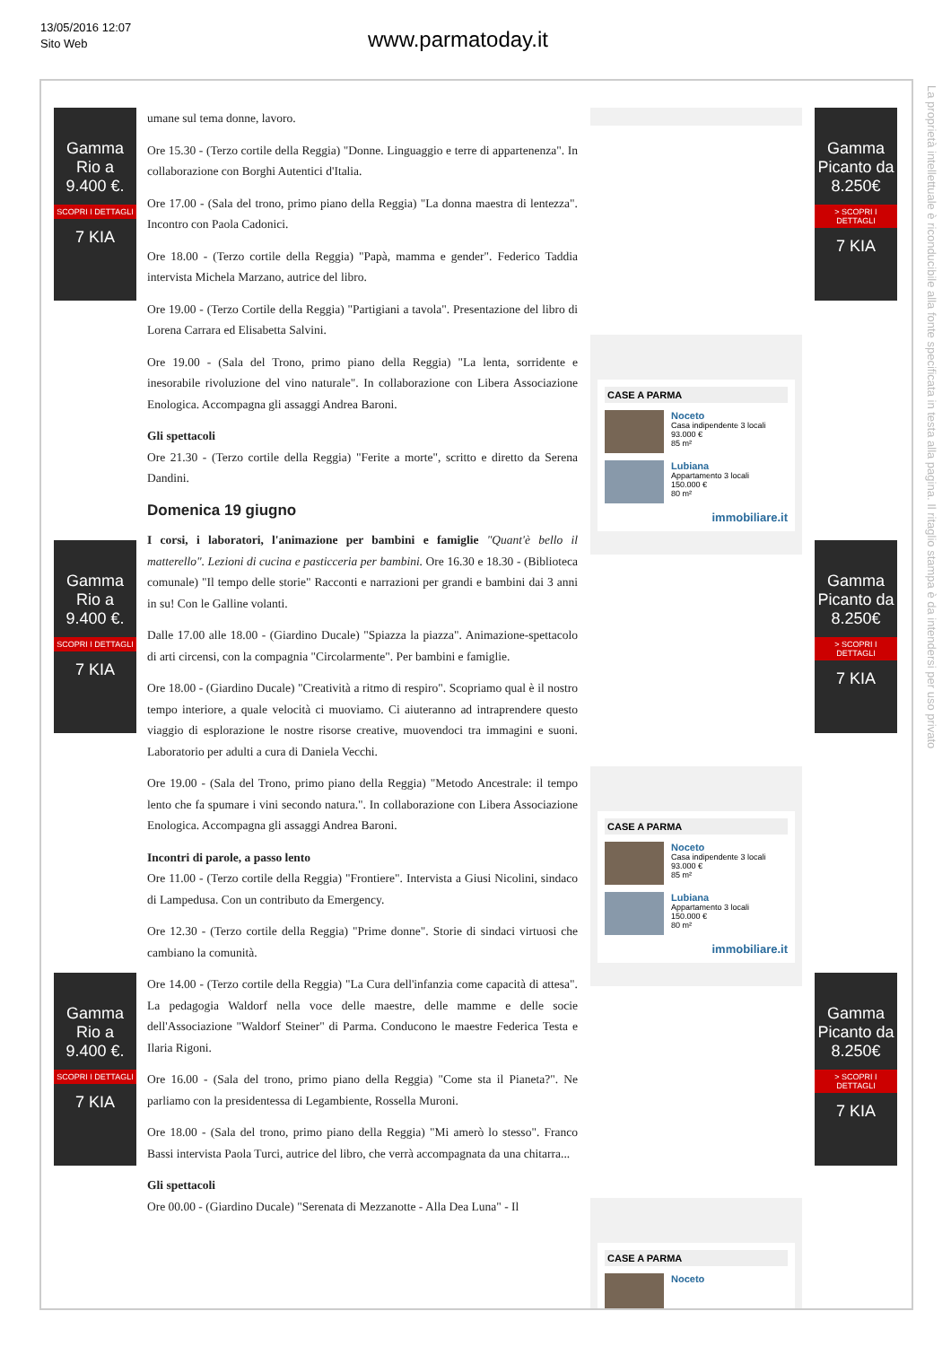13/05/2016 12:07
Sito Web
www.parmatoday.it
La proprietà intellettuale è riconducibile alla fonte specificata in testa alla pagina. Il ritaglio stampa è da intendersi per uso privato
Gamma Rio a 9.400 €.
SCOPRI I DETTAGLI
7 KIA
Gamma Rio a 9.400 €.
SCOPRI I DETTAGLI
7 KIA
Gamma Rio a 9.400 €.
SCOPRI I DETTAGLI
7 KIA
umane sul tema donne, lavoro.
Ore 15.30 - (Terzo cortile della Reggia) "Donne. Linguaggio e terre di appartenenza". In collaborazione con Borghi Autentici d'Italia.
Ore 17.00 - (Sala del trono, primo piano della Reggia) "La donna maestra di lentezza". Incontro con Paola Cadonici.
Ore 18.00 - (Terzo cortile della Reggia) "Papà, mamma e gender". Federico Taddia intervista Michela Marzano, autrice del libro.
Ore 19.00 - (Terzo Cortile della Reggia) "Partigiani a tavola". Presentazione del libro di Lorena Carrara ed Elisabetta Salvini.
Ore 19.00 - (Sala del Trono, primo piano della Reggia) "La lenta, sorridente e inesorabile rivoluzione del vino naturale". In collaborazione con Libera Associazione Enologica. Accompagna gli assaggi Andrea Baroni.
Gli spettacoli
Ore 21.30 - (Terzo cortile della Reggia) "Ferite a morte", scritto e diretto da Serena Dandini.
Domenica 19 giugno
I corsi, i laboratori, l'animazione per bambini e famiglie "Quant'è bello il matterello". Lezioni di cucina e pasticceria per bambini. Ore 16.30 e 18.30 - (Biblioteca comunale) "Il tempo delle storie" Racconti e narrazioni per grandi e bambini dai 3 anni in su! Con le Galline volanti.
Dalle 17.00 alle 18.00 - (Giardino Ducale) "Spiazza la piazza". Animazione-spettacolo di arti circensi, con la compagnia "Circolarmente". Per bambini e famiglie.
Ore 18.00 - (Giardino Ducale) "Creatività a ritmo di respiro". Scopriamo qual è il nostro tempo interiore, a quale velocità ci muoviamo. Ci aiuteranno ad intraprendere questo viaggio di esplorazione le nostre risorse creative, muovendoci tra immagini e suoni. Laboratorio per adulti a cura di Daniela Vecchi.
Ore 19.00 - (Sala del Trono, primo piano della Reggia) "Metodo Ancestrale: il tempo lento che fa spumare i vini secondo natura.". In collaborazione con Libera Associazione Enologica. Accompagna gli assaggi Andrea Baroni.
Incontri di parole, a passo lento
Ore 11.00 - (Terzo cortile della Reggia) "Frontiere". Intervista a Giusi Nicolini, sindaco di Lampedusa. Con un contributo da Emergency.
Ore 12.30 - (Terzo cortile della Reggia) "Prime donne". Storie di sindaci virtuosi che cambiano la comunità.
Ore 14.00 - (Terzo cortile della Reggia) "La Cura dell'infanzia come capacità di attesa". La pedagogia Waldorf nella voce delle maestre, delle mamme e delle socie dell'Associazione "Waldorf Steiner" di Parma. Conducono le maestre Federica Testa e Ilaria Rigoni.
Ore 16.00 - (Sala del trono, primo piano della Reggia) "Come sta il Pianeta?". Ne parliamo con la presidentessa di Legambiente, Rossella Muroni.
Ore 18.00 - (Sala del trono, primo piano della Reggia) "Mi amerò lo stesso". Franco Bassi intervista Paola Turci, autrice del libro, che verrà accompagnata da una chitarra...
Gli spettacoli
Ore 00.00 - (Giardino Ducale) "Serenata di Mezzanotte - Alla Dea Luna" - Il
CASE A PARMA
Noceto
Casa indipendente 3 locali
93.000 €
85 m²
Lubiana
Appartamento 3 locali
150.000 €
80 m²
immobiliare.it
CASE A PARMA
Noceto
Casa indipendente 3 locali
93.000 €
85 m²
Lubiana
Appartamento 3 locali
150.000 €
80 m²
immobiliare.it
CASE A PARMA
Noceto
Gamma Picanto da 8.250€
> SCOPRI I DETTAGLI
7 KIA
Gamma Picanto da 8.250€
> SCOPRI I DETTAGLI
7 KIA
Gamma Picanto da 8.250€
> SCOPRI I DETTAGLI
7 KIA